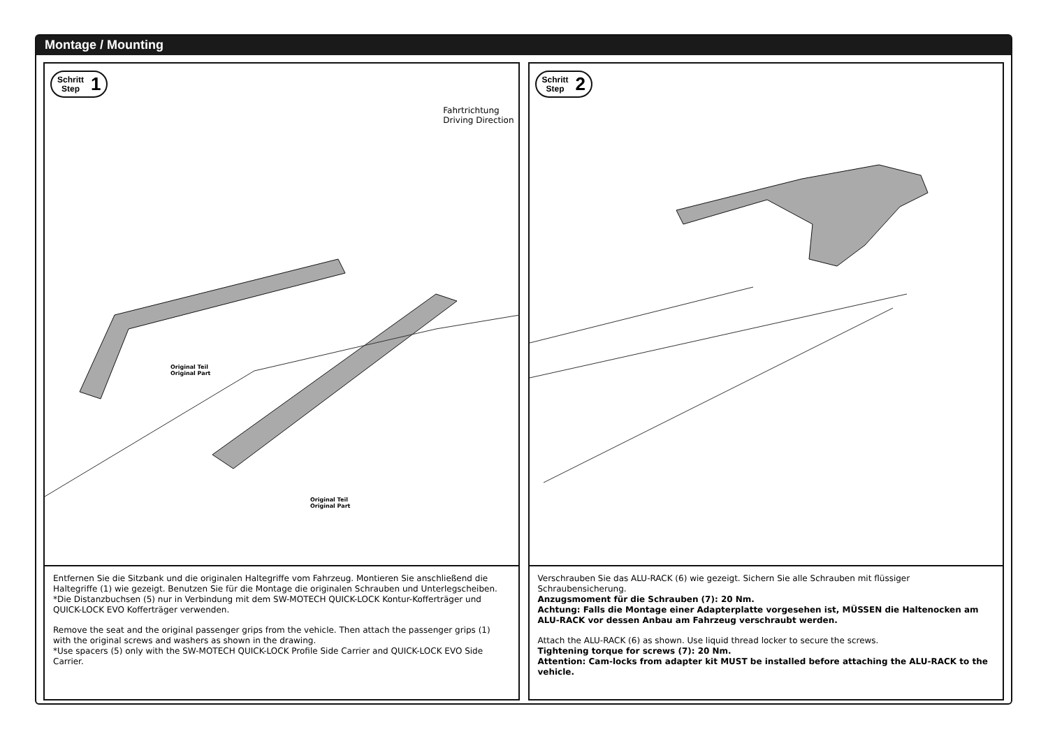Montage / Mounting
Schritt
Step 1
Fahrtrichtung
Driving Direction
Original Teil
Original Part
Original Teil
Original Part
Entfernen Sie die Sitzbank und die originalen Haltegriffe vom Fahrzeug. Montieren Sie anschließend die Haltegriffe (1) wie gezeigt. Benutzen Sie für die Montage die originalen Schrauben und Unterlegscheiben.
*Die Distanzbuchsen (5) nur in Verbindung mit dem SW-MOTECH QUICK-LOCK Kontur-Kofferträger und QUICK-LOCK EVO Kofferträger verwenden.
Remove the seat and the original passenger grips from the vehicle. Then attach the passenger grips (1) with the original screws and washers as shown in the drawing.
*Use spacers (5) only with the SW-MOTECH QUICK-LOCK Profile Side Carrier and QUICK-LOCK EVO Side Carrier.
Schritt
Step 2
Verschrauben Sie das ALU-RACK (6) wie gezeigt. Sichern Sie alle Schrauben mit flüssiger Schraubensicherung.
Anzugsmoment für die Schrauben (7): 20 Nm.
Achtung: Falls die Montage einer Adapterplatte vorgesehen ist, MÜSSEN die Haltenocken am ALU-RACK vor dessen Anbau am Fahrzeug verschraubt werden.
Attach the ALU-RACK (6) as shown. Use liquid thread locker to secure the screws.
Tightening torque for screws (7): 20 Nm.
Attention: Cam-locks from adapter kit MUST be installed before attaching the ALU-RACK to the vehicle.